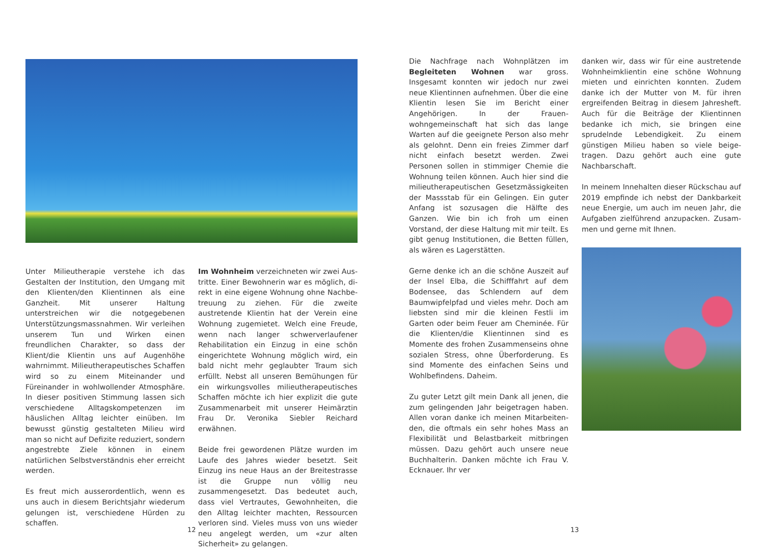Unter Milieutherapie verstehe ich das Gestal­ten der Institution, den Umgang mit den Kli­enten/den Klientinnen als eine Ganzheit. Mit unserer Haltung unterstreichen wir die not­gegebenen Unterstützungsmassnahmen. Wir verleihen unserem Tun und Wirken einen freundlichen Charakter, so dass der Klient/die Klientin uns auf Augenhöhe wahrnimmt. Milieutherapeutisches Schaffen wird so zu einem Miteinander und Füreinander in wohl­wollender Atmosphäre. In dieser positiven Stimmung lassen sich verschiedene Alltags­kompetenzen im häuslichen Alltag leichter einüben. Im bewusst günstig gestalteten Mi­lieu wird man so nicht auf Defizite reduziert, sondern angestrebte Ziele können in einem natürlichen Selbstverständnis eher erreicht werden.
Es freut mich ausserordentlich, wenn es uns auch in diesem Berichtsjahr wiederum gelun­gen ist, verschiedene Hürden zu schaffen.
Im Wohnheim verzeichneten wir zwei Aus­tritte. Einer Bewohnerin war es möglich, di­rekt in eine eigene Wohnung ohne Nachbe­treuung zu ziehen. Für die zweite austretende Klientin hat der Verein eine Wohnung zuge­mietet. Welch eine Freude, wenn nach langer schwerverlaufener Rehabilitation ein Einzug in eine schön eingerichtete Wohnung möglich wird, ein bald nicht mehr geglaubter Traum sich erfüllt. Nebst all unseren Bemühungen für ein wirkungsvolles milieutherapeutisches Schaffen möchte ich hier explizit die gute Zusammenarbeit mit unserer Heimärztin Frau Dr. Veronika Siebler Reichard erwähnen.
Beide frei gewordenen Plätze wurden im Lau­fe des Jahres wieder besetzt. Seit Einzug ins neue Haus an der Breitestrasse ist die Gruppe nun völlig neu zusammengesetzt. Das bedeu­tet auch, dass viel Vertrautes, Gewohnheiten, die den Alltag leichter machten, Ressourcen verloren sind. Vieles muss von uns wieder neu angelegt werden, um «zur alten Sicherheit» zu gelangen.
12
Die Nachfrage nach Wohnplätzen im Beglei­teten Wohnen war gross. Insgesamt konn­ten wir jedoch nur zwei neue Klientinnen aufnehmen. Über die eine Klientin lesen Sie im Bericht einer Angehörigen. In der Frauen­wohngemeinschaft hat sich das lange Warten auf die geeignete Person also mehr als ge­lohnt. Denn ein freies Zimmer darf nicht ein­fach besetzt werden. Zwei Personen sollen in stimmiger Chemie die Wohnung teilen kön­nen. Auch hier sind die milieutherapeutischen Gesetzmässigkeiten der Massstab für ein Ge­lingen. Ein guter Anfang ist sozusagen die Hälfte des Ganzen. Wie bin ich froh um einen Vorstand, der diese Haltung mit mir teilt. Es gibt genug Institutionen, die Betten füllen, als wären es Lagerstätten.
Gerne denke ich an die schöne Auszeit auf der Insel Elba, die Schifffahrt auf dem Boden­see, das Schlendern auf dem Baumwipfelpfad und vieles mehr. Doch am liebsten sind mir die kleinen Festli im Garten oder beim Feuer am Cheminée. Für die Klienten/die Klientin­nen sind es Momente des frohen Zusammen­seins ohne sozialen Stress, ohne Überforde­rung. Es sind Momente des einfachen Seins und Wohlbefindens. Daheim.
Zu guter Letzt gilt mein Dank all jenen, die zum gelingenden Jahr beigetragen haben. Allen voran danke ich meinen Mitarbeiten­den, die oftmals ein sehr hohes Mass an Fle­xibilität und Belastbarkeit mitbringen müssen. Dazu gehört auch unsere neue Buchhalterin. Danken möchte ich Frau V. Ecknauer. Ihr ver­
danken wir, dass wir für eine austretende Wohnheimklientin eine schöne Wohnung mieten und einrichten konnten. Zudem danke ich der Mutter von M. für ihren ergreifenden Beitrag in diesem Jahresheft. Auch für die Beiträge der Klientinnen bedanke ich mich, sie bringen eine sprudelnde Lebendigkeit. Zu einem günstigen Milieu haben so viele beige­tragen. Dazu gehört auch eine gute Nachbar­schaft.
In meinem Innehalten dieser Rückschau auf 2019 empfinde ich nebst der Dankbarkeit neue Energie, um auch im neuen Jahr, die Aufgaben zielführend anzupacken. Zusam­men und gerne mit Ihnen.
13